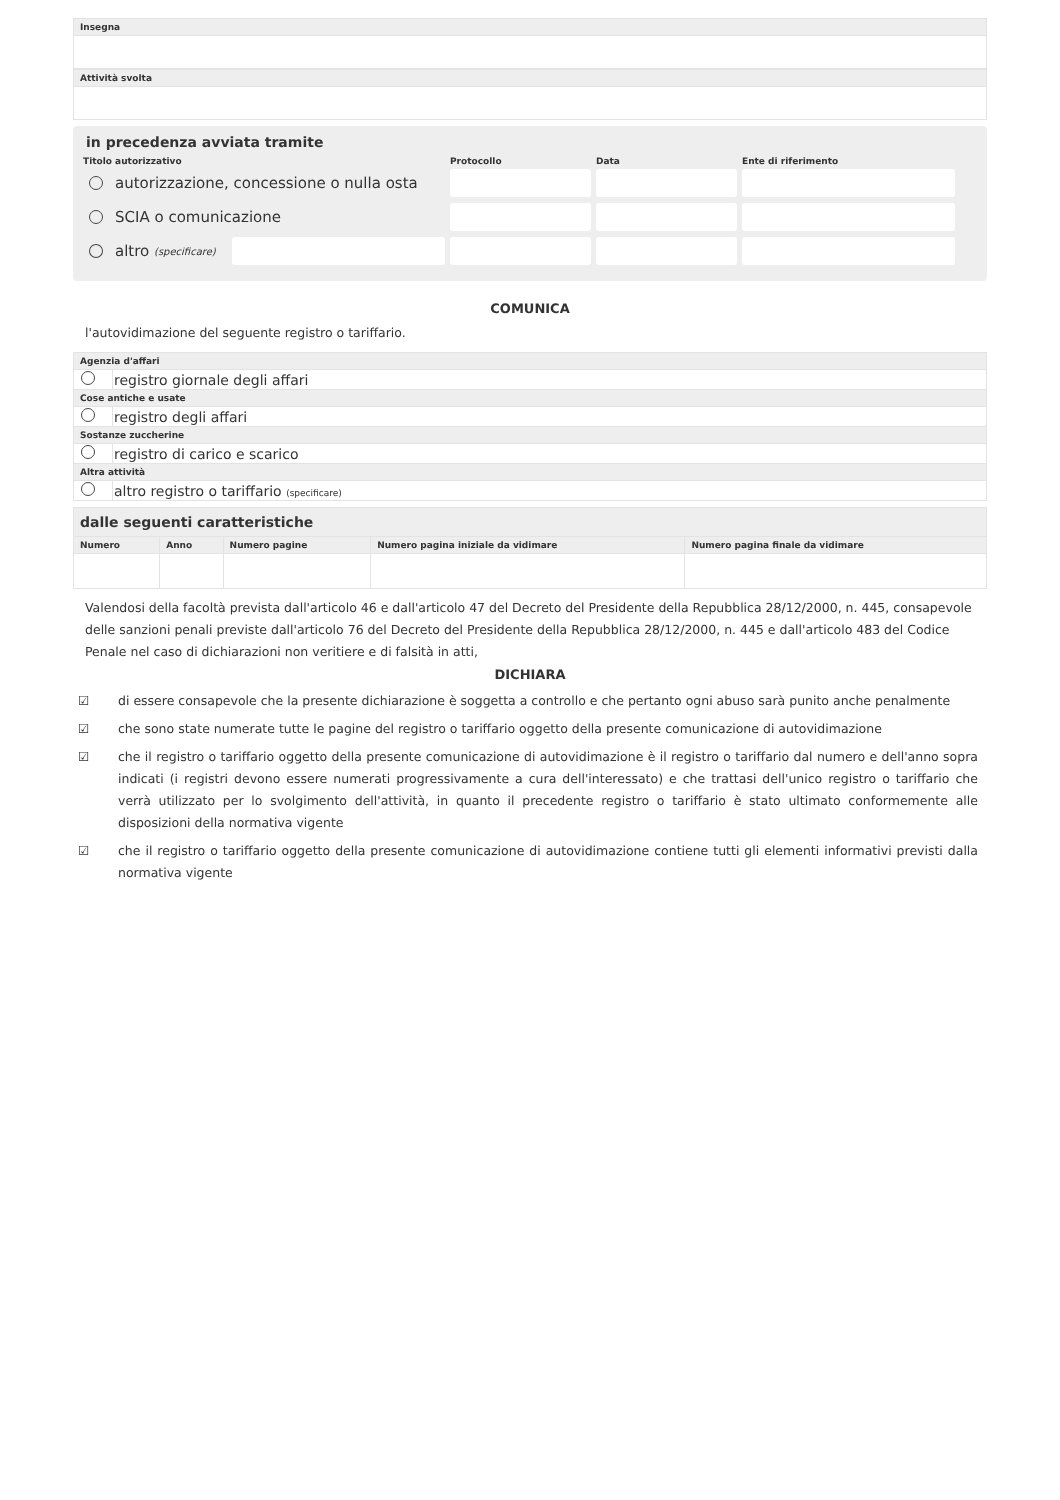Insegna
Attività svolta
in precedenza avviata tramite
Titolo autorizzativo Protocollo Data Ente di riferimento
autorizzazione, concessione o nulla osta
SCIA o comunicazione
altro (specificare)
COMUNICA
l'autovidimazione del seguente registro o tariffario.
| Agenzia d'affari | |
| --- | --- |
| | registro giornale degli affari |
| Cose antiche e usate | |
| | registro degli affari |
| Sostanze zuccherine | |
| | registro di carico e scarico |
| Altra attività | |
| | altro registro o tariffario (specificare) |
| dalle seguenti caratteristiche | | | | |
| --- | --- | --- | --- | --- |
| Numero | Anno | Numero pagine | Numero pagina iniziale da vidimare | Numero pagina finale da vidimare |
Valendosi della facoltà prevista dall'articolo 46 e dall'articolo 47 del Decreto del Presidente della Repubblica 28/12/2000, n. 445, consapevole delle sanzioni penali previste dall'articolo 76 del Decreto del Presidente della Repubblica 28/12/2000, n. 445 e dall'articolo 483 del Codice Penale nel caso di dichiarazioni non veritiere e di falsità in atti,
DICHIARA
☑ di essere consapevole che la presente dichiarazione è soggetta a controllo e che pertanto ogni abuso sarà punito anche penalmente
☑ che sono state numerate tutte le pagine del registro o tariffario oggetto della presente comunicazione di autovidimazione
☑ che il registro o tariffario oggetto della presente comunicazione di autovidimazione è il registro o tariffario dal numero e dell'anno sopra indicati (i registri devono essere numerati progressivamente a cura dell'interessato) e che trattasi dell'unico registro o tariffario che verrà utilizzato per lo svolgimento dell'attività, in quanto il precedente registro o tariffario è stato ultimato conformemente alle disposizioni della normativa vigente
☑ che il registro o tariffario oggetto della presente comunicazione di autovidimazione contiene tutti gli elementi informativi previsti dalla normativa vigente